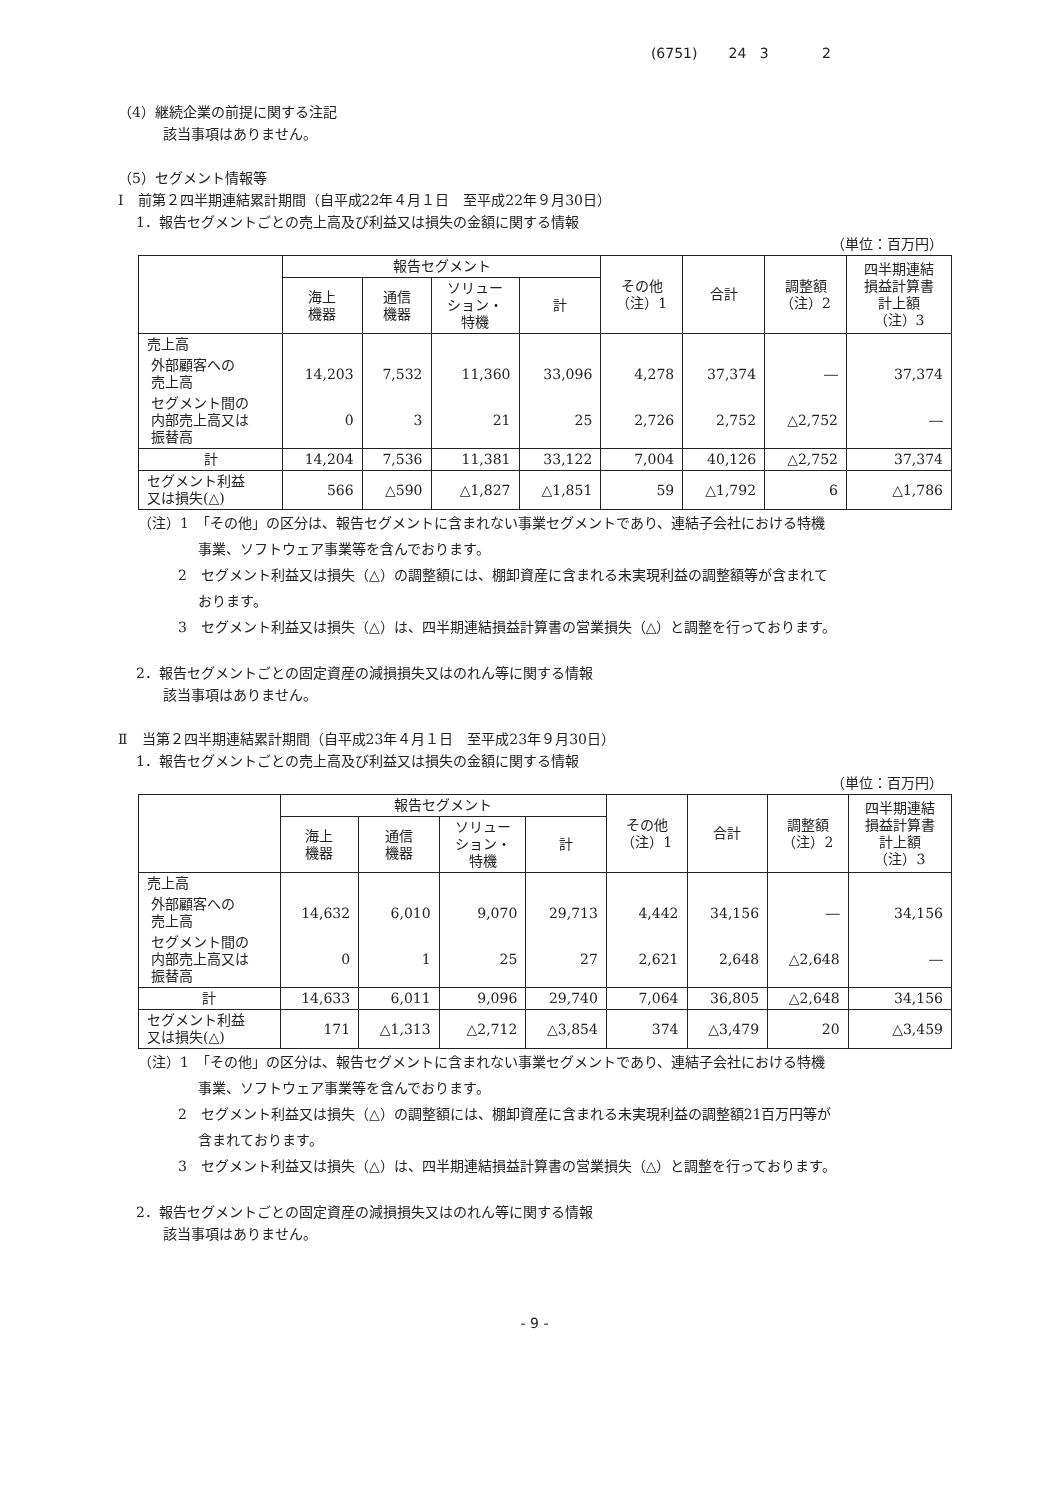(6751) 24 3 2
（4）継続企業の前提に関する注記
該当事項はありません。
（5）セグメント情報等
Ⅰ　前第２四半期連結累計期間（自平成22年４月１日　至平成22年９月30日）
1．報告セグメントごとの売上高及び利益又は損失の金額に関する情報
（単位：百万円）
| | 報告セグメント | | | | その他 （注）1 | 合計 | 調整額 （注）2 | 四半期連結 損益計算書 計上額 （注）3 |
| --- | --- | --- | --- | --- | --- | --- | --- | --- |
| | 海上 機器 | 通信 機器 | ソリュー ション・ 特機 | 計 | | | | |
| 売上高 | | | | | | | | |
| 外部顧客への 売上高 | 14,203 | 7,532 | 11,360 | 33,096 | 4,278 | 37,374 | ― | 37,374 |
| セグメント間の 内部売上高又は 振替高 | 0 | 3 | 21 | 25 | 2,726 | 2,752 | △2,752 | ― |
| 計 | 14,204 | 7,536 | 11,381 | 33,122 | 7,004 | 40,126 | △2,752 | 37,374 |
| セグメント利益 又は損失(△) | 566 | △590 | △1,827 | △1,851 | 59 | △1,792 | 6 | △1,786 |
（注）1　「その他」の区分は、報告セグメントに含まれない事業セグメントであり、連結子会社における特機
事業、ソフトウェア事業等を含んでおります。
2　セグメント利益又は損失（△）の調整額には、棚卸資産に含まれる未実現利益の調整額等が含まれて
おります。
3　セグメント利益又は損失（△）は、四半期連結損益計算書の営業損失（△）と調整を行っております。
2．報告セグメントごとの固定資産の減損損失又はのれん等に関する情報
該当事項はありません。
Ⅱ　当第２四半期連結累計期間（自平成23年４月１日　至平成23年９月30日）
1．報告セグメントごとの売上高及び利益又は損失の金額に関する情報
（単位：百万円）
| | 報告セグメント | | | | その他 （注）1 | 合計 | 調整額 （注）2 | 四半期連結 損益計算書 計上額 （注）3 |
| --- | --- | --- | --- | --- | --- | --- | --- | --- |
| | 海上 機器 | 通信 機器 | ソリュー ション・ 特機 | 計 | | | | |
| 売上高 | | | | | | | | |
| 外部顧客への 売上高 | 14,632 | 6,010 | 9,070 | 29,713 | 4,442 | 34,156 | ― | 34,156 |
| セグメント間の 内部売上高又は 振替高 | 0 | 1 | 25 | 27 | 2,621 | 2,648 | △2,648 | ― |
| 計 | 14,633 | 6,011 | 9,096 | 29,740 | 7,064 | 36,805 | △2,648 | 34,156 |
| セグメント利益 又は損失(△) | 171 | △1,313 | △2,712 | △3,854 | 374 | △3,479 | 20 | △3,459 |
（注）1　「その他」の区分は、報告セグメントに含まれない事業セグメントであり、連結子会社における特機
事業、ソフトウェア事業等を含んでおります。
2　セグメント利益又は損失（△）の調整額には、棚卸資産に含まれる未実現利益の調整額21百万円等が
含まれております。
3　セグメント利益又は損失（△）は、四半期連結損益計算書の営業損失（△）と調整を行っております。
2．報告セグメントごとの固定資産の減損損失又はのれん等に関する情報
該当事項はありません。
- 9 -